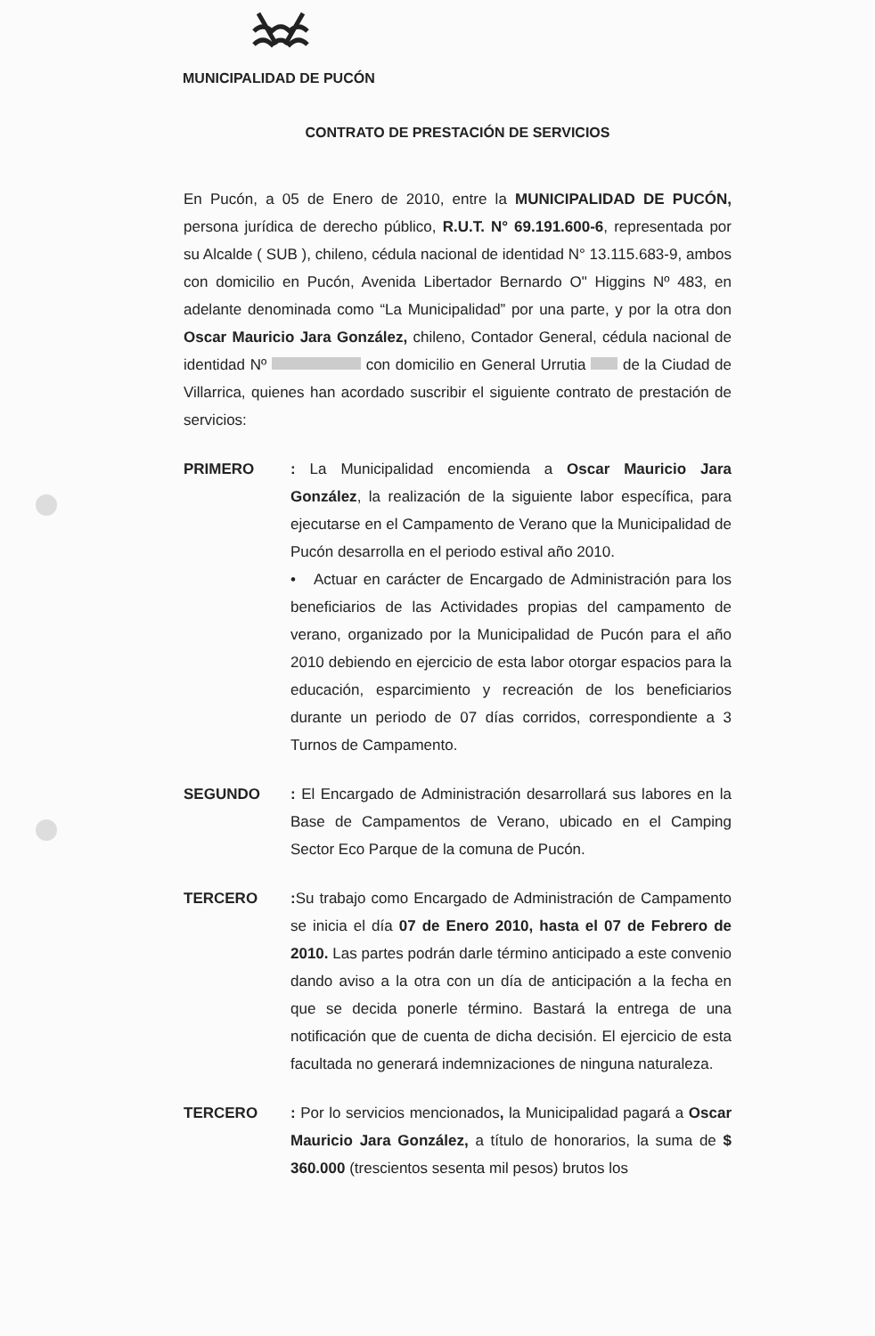MUNICIPALIDAD DE PUCÓN
CONTRATO DE PRESTACIÓN DE SERVICIOS
En Pucón, a 05 de Enero de 2010, entre la MUNICIPALIDAD DE PUCÓN, persona jurídica de derecho público, R.U.T. N° 69.191.600-6, representada por su Alcalde ( SUB ), chileno, cédula nacional de identidad N° 13.115.683-9, ambos con domicilio en Pucón, Avenida Libertador Bernardo O" Higgins Nº 483, en adelante denominada como “La Municipalidad” por una parte, y por la otra don Oscar Mauricio Jara González, chileno, Contador General, cédula nacional de identidad Nº con domicilio en General Urrutia de la Ciudad de Villarrica, quienes han acordado suscribir el siguiente contrato de prestación de servicios:
PRIMERO : La Municipalidad encomienda a Oscar Mauricio Jara González, la realización de la siguiente labor específica, para ejecutarse en el Campamento de Verano que la Municipalidad de Pucón desarrolla en el periodo estival año 2010.
• Actuar en carácter de Encargado de Administración para los beneficiarios de las Actividades propias del campamento de verano, organizado por la Municipalidad de Pucón para el año 2010 debiendo en ejercicio de esta labor otorgar espacios para la educación, esparcimiento y recreación de los beneficiarios durante un periodo de 07 días corridos, correspondiente a 3 Turnos de Campamento.
SEGUNDO : El Encargado de Administración desarrollará sus labores en la Base de Campamentos de Verano, ubicado en el Camping Sector Eco Parque de la comuna de Pucón.
TERCERO : Su trabajo como Encargado de Administración de Campamento se inicia el día 07 de Enero 2010, hasta el 07 de Febrero de 2010. Las partes podrán darle término anticipado a este convenio dando aviso a la otra con un día de anticipación a la fecha en que se decida ponerle término. Bastará la entrega de una notificación que de cuenta de dicha decisión. El ejercicio de esta facultada no generará indemnizaciones de ninguna naturaleza.
TERCERO : Por lo servicios mencionados, la Municipalidad pagará a Oscar Mauricio Jara González, a título de honorarios, la suma de $ 360.000 (trescientos sesenta mil pesos) brutos los